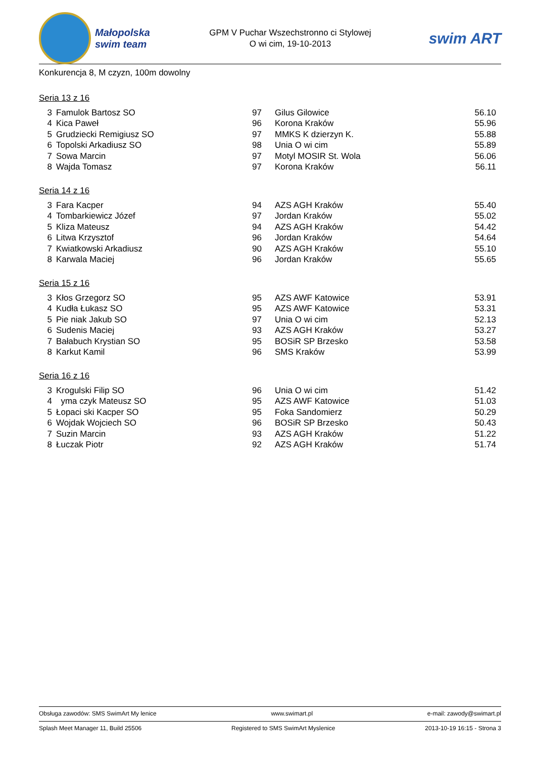Małopolska
swim team
GPM V Puchar Wszechstronno ci Stylowej
O wi cim, 19-10-2013
swim ART
Konkurencja 8, M czyzn, 100m dowolny
Seria 13 z 16
| 3 | Famulok Bartosz SO | 97 | Gilus Gilowice | 56.10 |
| 4 | Kica Paweł | 96 | Korona Kraków | 55.96 |
| 5 | Grudziecki Remigiusz SO | 97 | MMKS K dzierzyn K. | 55.88 |
| 6 | Topolski Arkadiusz SO | 98 | Unia O wi cim | 55.89 |
| 7 | Sowa Marcin | 97 | Motyl MOSIR St. Wola | 56.06 |
| 8 | Wajda Tomasz | 97 | Korona Kraków | 56.11 |
Seria 14 z 16
| 3 | Fara Kacper | 94 | AZS AGH Kraków | 55.40 |
| 4 | Tombarkiewicz Józef | 97 | Jordan Kraków | 55.02 |
| 5 | Kliza Mateusz | 94 | AZS AGH Kraków | 54.42 |
| 6 | Litwa Krzysztof | 96 | Jordan Kraków | 54.64 |
| 7 | Kwiatkowski Arkadiusz | 90 | AZS AGH Kraków | 55.10 |
| 8 | Karwala Maciej | 96 | Jordan Kraków | 55.65 |
Seria 15 z 16
| 3 | Kłos Grzegorz SO | 95 | AZS AWF Katowice | 53.91 |
| 4 | Kudła Łukasz SO | 95 | AZS AWF Katowice | 53.31 |
| 5 | Pie niak Jakub SO | 97 | Unia O wi cim | 52.13 |
| 6 | Sudenis Maciej | 93 | AZS AGH Kraków | 53.27 |
| 7 | Bałabuch Krystian SO | 95 | BOSiR SP Brzesko | 53.58 |
| 8 | Karkut Kamil | 96 | SMS Kraków | 53.99 |
Seria 16 z 16
| 3 | Krogulski Filip SO | 96 | Unia O wi cim | 51.42 |
| 4 | yma czyk Mateusz SO | 95 | AZS AWF Katowice | 51.03 |
| 5 | Łopaci ski Kacper SO | 95 | Foka Sandomierz | 50.29 |
| 6 | Wojdak Wojciech SO | 96 | BOSiR SP Brzesko | 50.43 |
| 7 | Suzin Marcin | 93 | AZS AGH Kraków | 51.22 |
| 8 | Łuczak Piotr | 92 | AZS AGH Kraków | 51.74 |
Obsługa zawodów: SMS SwimArt My lenice www.swimart.pl e-mail: zawody@swimart.pl
Splash Meet Manager 11, Build 25506 Registered to SMS SwimArt Myslenice 2013-10-19 16:15 - Strona 3